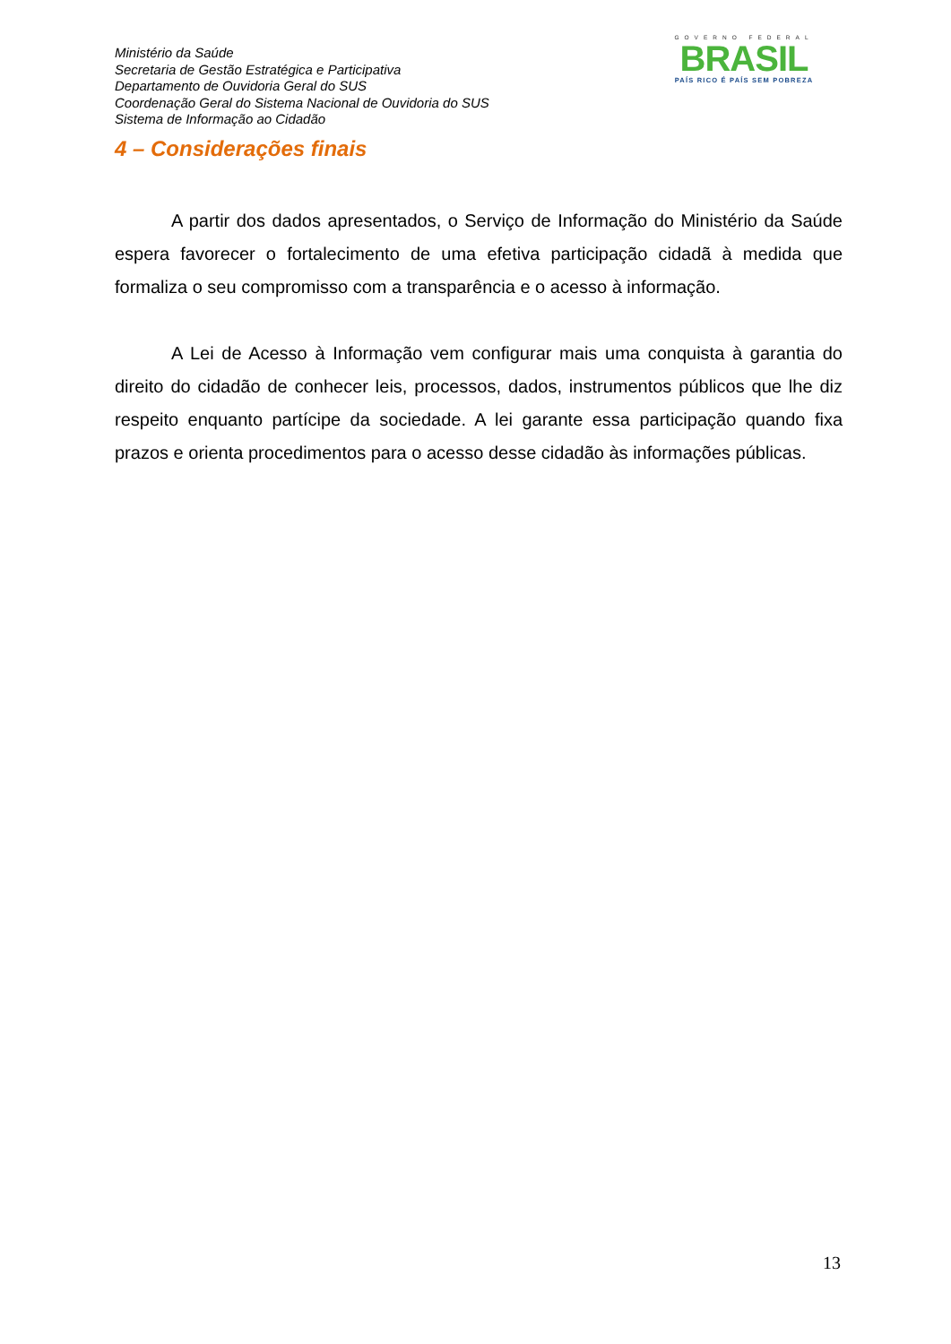Ministério da Saúde
Secretaria de Gestão Estratégica e Participativa
Departamento de Ouvidoria Geral do SUS
Coordenação Geral do Sistema Nacional de Ouvidoria do SUS
Sistema de Informação ao Cidadão
GOVERNO FEDERAL
BRASIL
PAÍS RICO É PAÍS SEM POBREZA
4 – Considerações finais
A partir dos dados apresentados, o Serviço de Informação do Ministério da Saúde espera favorecer o fortalecimento de uma efetiva participação cidadã à medida que formaliza o seu compromisso com a transparência e o acesso à informação.
A Lei de Acesso à Informação vem configurar mais uma conquista à garantia do direito do cidadão de conhecer leis, processos, dados, instrumentos públicos que lhe diz respeito enquanto partícipe da sociedade. A lei garante essa participação quando fixa prazos e orienta procedimentos para o acesso desse cidadão às informações públicas.
13